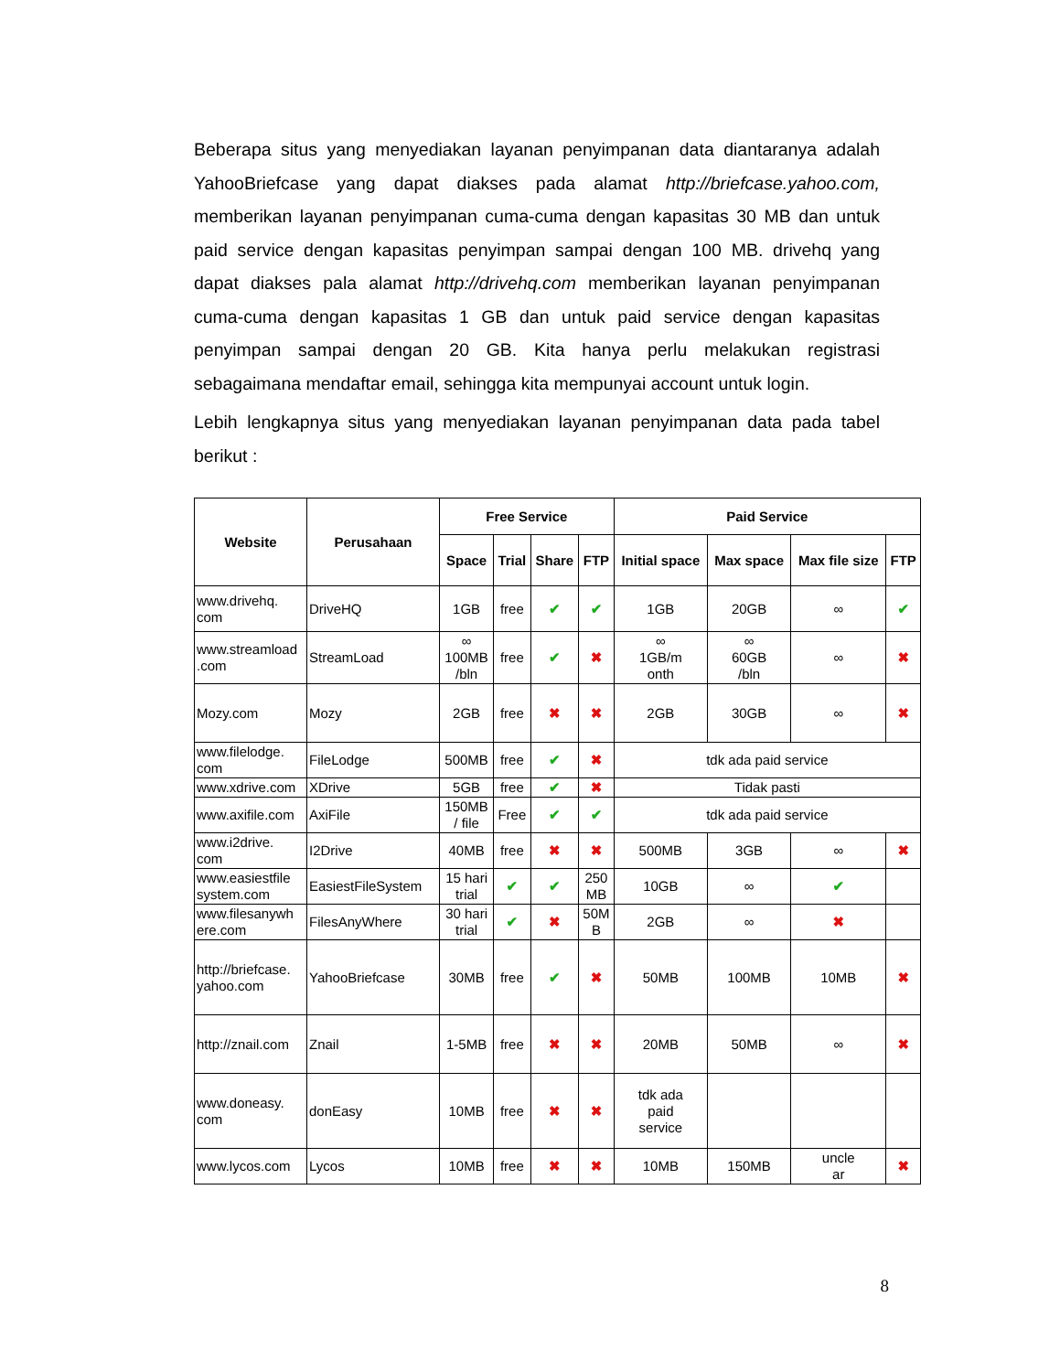Beberapa situs yang menyediakan layanan penyimpanan data diantaranya adalah YahooBriefcase yang dapat diakses pada alamat http://briefcase.yahoo.com, memberikan layanan penyimpanan cuma-cuma dengan kapasitas 30 MB dan untuk paid service dengan kapasitas penyimpan sampai dengan 100 MB. drivehq yang dapat diakses pala alamat http://drivehq.com memberikan layanan penyimpanan cuma-cuma dengan kapasitas 1 GB dan untuk paid service dengan kapasitas penyimpan sampai dengan 20 GB. Kita hanya perlu melakukan registrasi sebagaimana mendaftar email, sehingga kita mempunyai account untuk login.
Lebih lengkapnya situs yang menyediakan layanan penyimpanan data pada tabel berikut :
| Website | Perusahaan | Free Service | | | | Paid Service | | | |
| --- | --- | --- | --- | --- | --- | --- | --- | --- | --- |
| | | Space | Trial | Share | FTP | Initial space | Max space | Max file size | FTP |
| www.drivehq. com | DriveHQ | 1GB | free | ✔ | ✔ | 1GB | 20GB | ∞ | ✔ |
| www.streamload .com | StreamLoad | ∞ 100MB /bln | free | ✔ | ✖ | ∞ 1GB/m onth | ∞ 60GB /bln | ∞ | ✖ |
| Mozy.com | Mozy | 2GB | free | ✖ | ✖ | 2GB | 30GB | ∞ | ✖ |
| www.filelodge. com | FileLodge | 500MB | free | ✔ | ✖ | tdk ada paid service | | | |
| www.xdrive.com | XDrive | 5GB | free | ✔ | ✖ | Tidak pasti | | | |
| www.axifile.com | AxiFile | 150MB / file | Free | ✔ | ✔ | tdk ada paid service | | | |
| www.i2drive. com | I2Drive | 40MB | free | ✖ | ✖ | 500MB | 3GB | ∞ | ✖ |
| www.easiestfile system.com | EasiestFileSystem | 15 hari trial | ✔ | ✔ | 250 MB | 10GB | ∞ | ✔ | |
| www.filesanywh ere.com | FilesAnyWhere | 30 hari trial | ✔ | ✖ | 50M B | 2GB | ∞ | ✖ | |
| http://briefcase. yahoo.com | YahooBriefcase | 30MB | free | ✔ | ✖ | 50MB | 100MB | 10MB | ✖ |
| http://znail.com | Znail | 1-5MB | free | ✖ | ✖ | 20MB | 50MB | ∞ | ✖ |
| www.doneasy. com | donEasy | 10MB | free | ✖ | ✖ | tdk ada paid service | | | |
| www.lycos.com | Lycos | 10MB | free | ✖ | ✖ | 10MB | 150MB | uncle ar | ✖ |
8